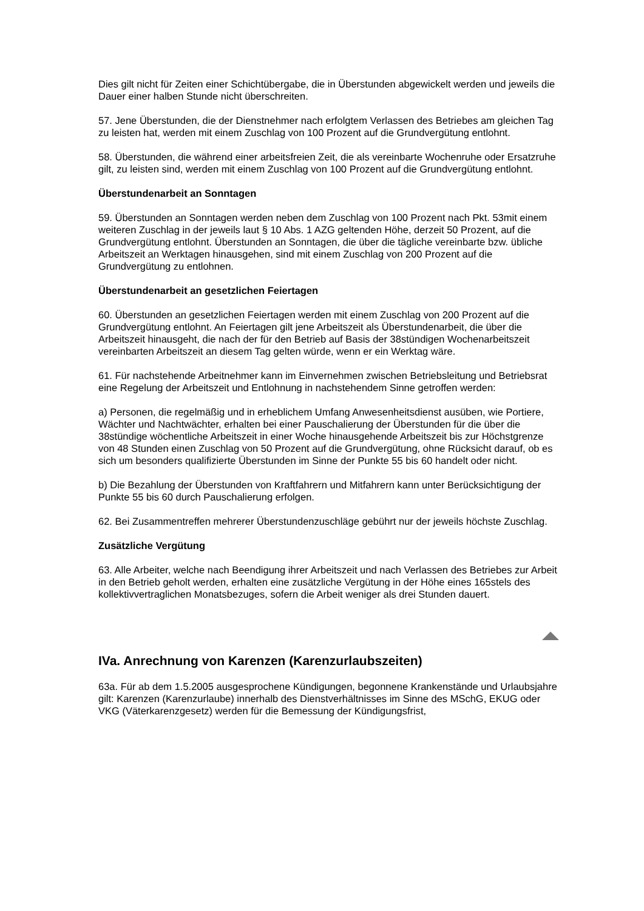Dies gilt nicht für Zeiten einer Schichtübergabe, die in Überstunden abgewickelt werden und jeweils die Dauer einer halben Stunde nicht überschreiten.
57. Jene Überstunden, die der Dienstnehmer nach erfolgtem Verlassen des Betriebes am gleichen Tag zu leisten hat, werden mit einem Zuschlag von 100 Prozent auf die Grundvergütung entlohnt.
58. Überstunden, die während einer arbeitsfreien Zeit, die als vereinbarte Wochenruhe oder Ersatzruhe gilt, zu leisten sind, werden mit einem Zuschlag von 100 Prozent auf die Grundvergütung entlohnt.
Überstundenarbeit an Sonntagen
59. Überstunden an Sonntagen werden neben dem Zuschlag von 100 Prozent nach Pkt. 53mit einem weiteren Zuschlag in der jeweils laut § 10 Abs. 1 AZG geltenden Höhe, derzeit 50 Prozent, auf die Grundvergütung entlohnt. Überstunden an Sonntagen, die über die tägliche vereinbarte bzw. übliche Arbeitszeit an Werktagen hinausgehen, sind mit einem Zuschlag von 200 Prozent auf die Grundvergütung zu entlohnen.
Überstundenarbeit an gesetzlichen Feiertagen
60. Überstunden an gesetzlichen Feiertagen werden mit einem Zuschlag von 200 Prozent auf die Grundvergütung entlohnt. An Feiertagen gilt jene Arbeitszeit als Überstundenarbeit, die über die Arbeitszeit hinausgeht, die nach der für den Betrieb auf Basis der 38stündigen Wochenarbeitszeit vereinbarten Arbeitszeit an diesem Tag gelten würde, wenn er ein Werktag wäre.
61. Für nachstehende Arbeitnehmer kann im Einvernehmen zwischen Betriebsleitung und Betriebsrat eine Regelung der Arbeitszeit und Entlohnung in nachstehendem Sinne getroffen werden:
a) Personen, die regelmäßig und in erheblichem Umfang Anwesenheitsdienst ausüben, wie Portiere, Wächter und Nachtwächter, erhalten bei einer Pauschalierung der Überstunden für die über die 38stündige wöchentliche Arbeitszeit in einer Woche hinausgehende Arbeitszeit bis zur Höchstgrenze von 48 Stunden einen Zuschlag von 50 Prozent auf die Grundvergütung, ohne Rücksicht darauf, ob es sich um besonders qualifizierte Überstunden im Sinne der Punkte 55 bis 60 handelt oder nicht.
b) Die Bezahlung der Überstunden von Kraftfahrern und Mitfahrern kann unter Berücksichtigung der Punkte 55 bis 60 durch Pauschalierung erfolgen.
62. Bei Zusammentreffen mehrerer Überstundenzuschläge gebührt nur der jeweils höchste Zuschlag.
Zusätzliche Vergütung
63. Alle Arbeiter, welche nach Beendigung ihrer Arbeitszeit und nach Verlassen des Betriebes zur Arbeit in den Betrieb geholt werden, erhalten eine zusätzliche Vergütung in der Höhe eines 165stels des kollektivvertraglichen Monatsbezuges, sofern die Arbeit weniger als drei Stunden dauert.
IVa. Anrechnung von Karenzen (Karenzurlaubszeiten)
63a. Für ab dem 1.5.2005 ausgesprochene Kündigungen, begonnene Krankenstände und Urlaubsjahre gilt: Karenzen (Karenzurlaube) innerhalb des Dienstverhältnisses im Sinne des MSchG, EKUG oder VKG (Väterkarenzgesetz) werden für die Bemessung der Kündigungsfrist,